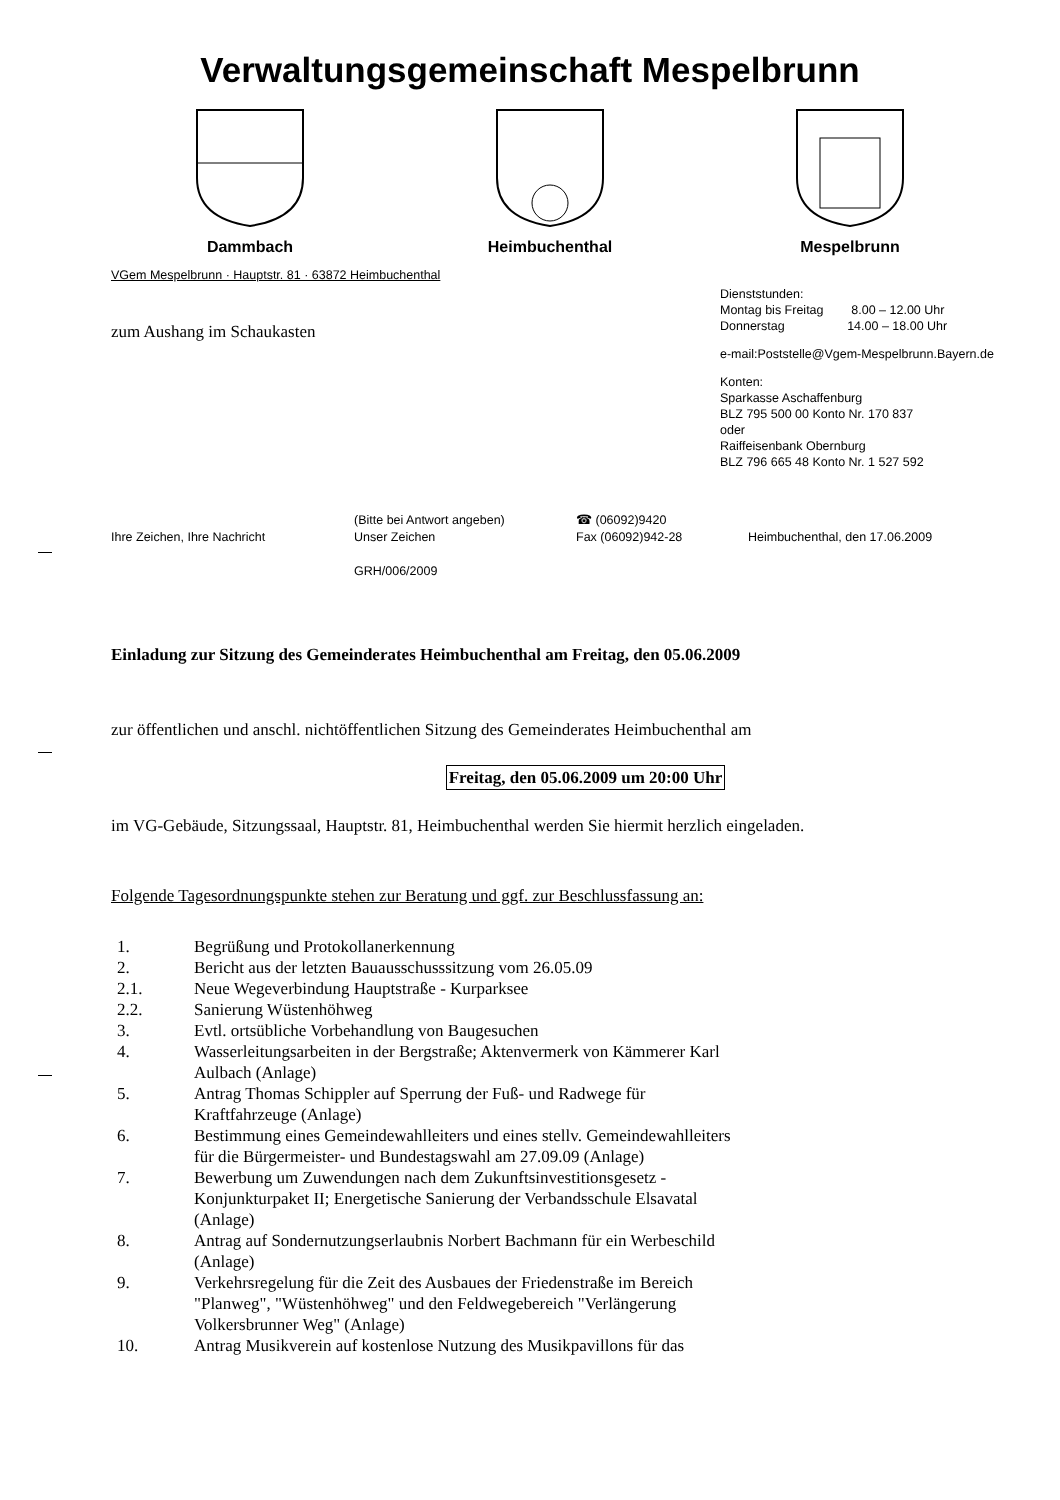Verwaltungsgemeinschaft Mespelbrunn
Dammbach Heimbuchenthal Mespelbrunn
VGem Mespelbrunn · Hauptstr. 81 · 63872 Heimbuchenthal
zum Aushang im Schaukasten
Dienststunden:
Montag bis Freitag 8.00 – 12.00 Uhr
Donnerstag 14.00 – 18.00 Uhr
e-mail:Poststelle@Vgem-Mespelbrunn.Bayern.de
Konten:
Sparkasse Aschaffenburg
BLZ 795 500 00 Konto Nr. 170 837
oder
Raiffeisenbank Obernburg
BLZ 796 665 48 Konto Nr. 1 527 592
Ihre Zeichen, Ihre Nachricht
(Bitte bei Antwort angeben)
Unser Zeichen
GRH/006/2009
☎ (06092)9420
Fax (06092)942-28
Heimbuchenthal, den 17.06.2009
Einladung zur Sitzung des Gemeinderates Heimbuchenthal am Freitag, den 05.06.2009
zur öffentlichen und anschl. nichtöffentlichen Sitzung des Gemeinderates Heimbuchenthal am
Freitag, den 05.06.2009 um 20:00 Uhr
im VG-Gebäude, Sitzungssaal, Hauptstr. 81, Heimbuchenthal werden Sie hiermit herzlich eingeladen.
Folgende Tagesordnungspunkte stehen zur Beratung und ggf. zur Beschlussfassung an:
1. Begrüßung und Protokollanerkennung
2. Bericht aus der letzten Bauausschusssitzung vom 26.05.09
2.1. Neue Wegeverbindung Hauptstraße - Kurparksee
2.2. Sanierung Wüstenhöhweg
3. Evtl. ortsübliche Vorbehandlung von Baugesuchen
4. Wasserleitungsarbeiten in der Bergstraße; Aktenvermerk von Kämmerer Karl
Aulbach (Anlage)
5. Antrag Thomas Schippler auf Sperrung der Fuß- und Radwege für
Kraftfahrzeuge (Anlage)
6. Bestimmung eines Gemeindewahlleiters und eines stellv. Gemeindewahlleiters
für die Bürgermeister- und Bundestagswahl am 27.09.09 (Anlage)
7. Bewerbung um Zuwendungen nach dem Zukunftsinvestitionsgesetz -
Konjunkturpaket II; Energetische Sanierung der Verbandsschule Elsavatal
(Anlage)
8. Antrag auf Sondernutzungserlaubnis Norbert Bachmann für ein Werbeschild
(Anlage)
9. Verkehrsregelung für die Zeit des Ausbaues der Friedenstraße im Bereich
"Planweg", "Wüstenhöhweg" und den Feldwegebereich "Verlängerung
Volkersbrunner Weg" (Anlage)
10. Antrag Musikverein auf kostenlose Nutzung des Musikpavillons für das